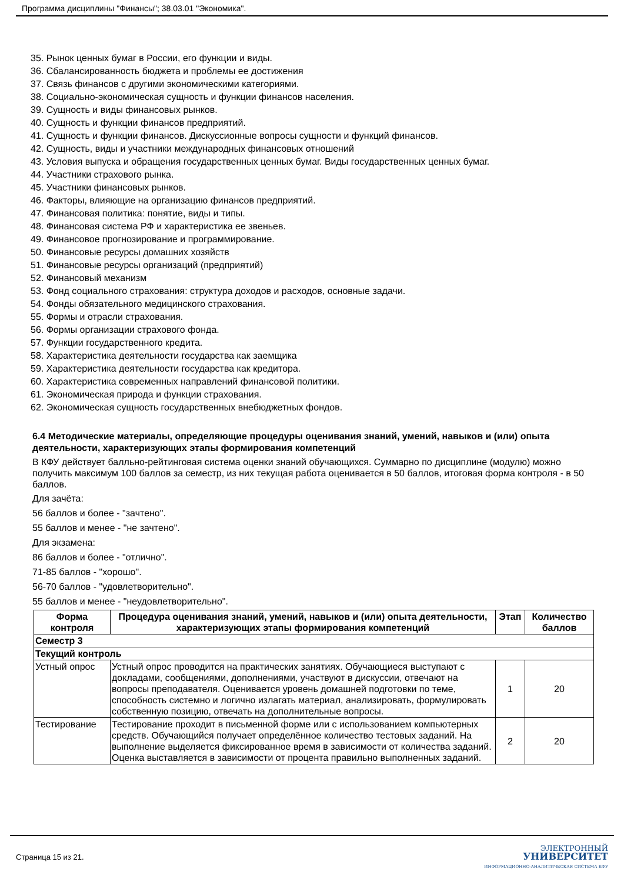Программа дисциплины "Финансы"; 38.03.01 "Экономика".
35. Рынок ценных бумаг в России, его функции и виды.
36. Сбалансированность бюджета и проблемы ее достижения
37. Связь финансов с другими экономическими категориями.
38. Социально-экономическая сущность и функции финансов населения.
39. Сущность и виды финансовых рынков.
40. Сущность и функции финансов предприятий.
41. Сущность и функции финансов. Дискуссионные вопросы сущности и функций финансов.
42. Сущность, виды и участники международных финансовых отношений
43. Условия выпуска и обращения государственных ценных бумаг. Виды государственных ценных бумаг.
44. Участники страхового рынка.
45. Участники финансовых рынков.
46. Факторы, влияющие на организацию финансов предприятий.
47. Финансовая политика: понятие, виды и типы.
48. Финансовая система РФ и характеристика ее звеньев.
49. Финансовое прогнозирование и программирование.
50. Финансовые ресурсы домашних хозяйств
51. Финансовые ресурсы организаций (предприятий)
52. Финансовый механизм
53. Фонд социального страхования: структура доходов и расходов, основные задачи.
54. Фонды обязательного медицинского страхования.
55. Формы и отрасли страхования.
56. Формы организации страхового фонда.
57. Функции государственного кредита.
58. Характеристика деятельности государства как заемщика
59. Характеристика деятельности государства как кредитора.
60. Характеристика современных направлений финансовой политики.
61. Экономическая природа и функции страхования.
62. Экономическая сущность государственных внебюджетных фондов.
6.4 Методические материалы, определяющие процедуры оценивания знаний, умений, навыков и (или) опыта деятельности, характеризующих этапы формирования компетенций
В КФУ действует балльно-рейтинговая система оценки знаний обучающихся. Суммарно по дисциплине (модулю) можно получить максимум 100 баллов за семестр, из них текущая работа оценивается в 50 баллов, итоговая форма контроля - в 50 баллов.
Для зачёта:
56 баллов и более - "зачтено".
55 баллов и менее - "не зачтено".
Для экзамена:
86 баллов и более - "отлично".
71-85 баллов - "хорошо".
56-70 баллов - "удовлетворительно".
55 баллов и менее - "неудовлетворительно".
| Форма контроля | Процедура оценивания знаний, умений, навыков и (или) опыта деятельности, характеризующих этапы формирования компетенций | Этап | Количество баллов |
| --- | --- | --- | --- |
| Семестр 3 | | | |
| Текущий контроль | | | |
| Устный опрос | Устный опрос проводится на практических занятиях. Обучающиеся выступают с докладами, сообщениями, дополнениями, участвуют в дискуссии, отвечают на вопросы преподавателя. Оценивается уровень домашней подготовки по теме, способность системно и логично излагать материал, анализировать, формулировать собственную позицию, отвечать на дополнительные вопросы. | 1 | 20 |
| Тестирование | Тестирование проходит в письменной форме или с использованием компьютерных средств. Обучающийся получает определённое количество тестовых заданий. На выполнение выделяется фиксированное время в зависимости от количества заданий. Оценка выставляется в зависимости от процента правильно выполненных заданий. | 2 | 20 |
Страница 15 из 21.
ЭЛЕКТРОННЫЙ
УНИВЕРСИТЕТ
ИНФОРМАЦИОННО-АНАЛИТИЧЕСКАЯ СИСТЕМА КФУ